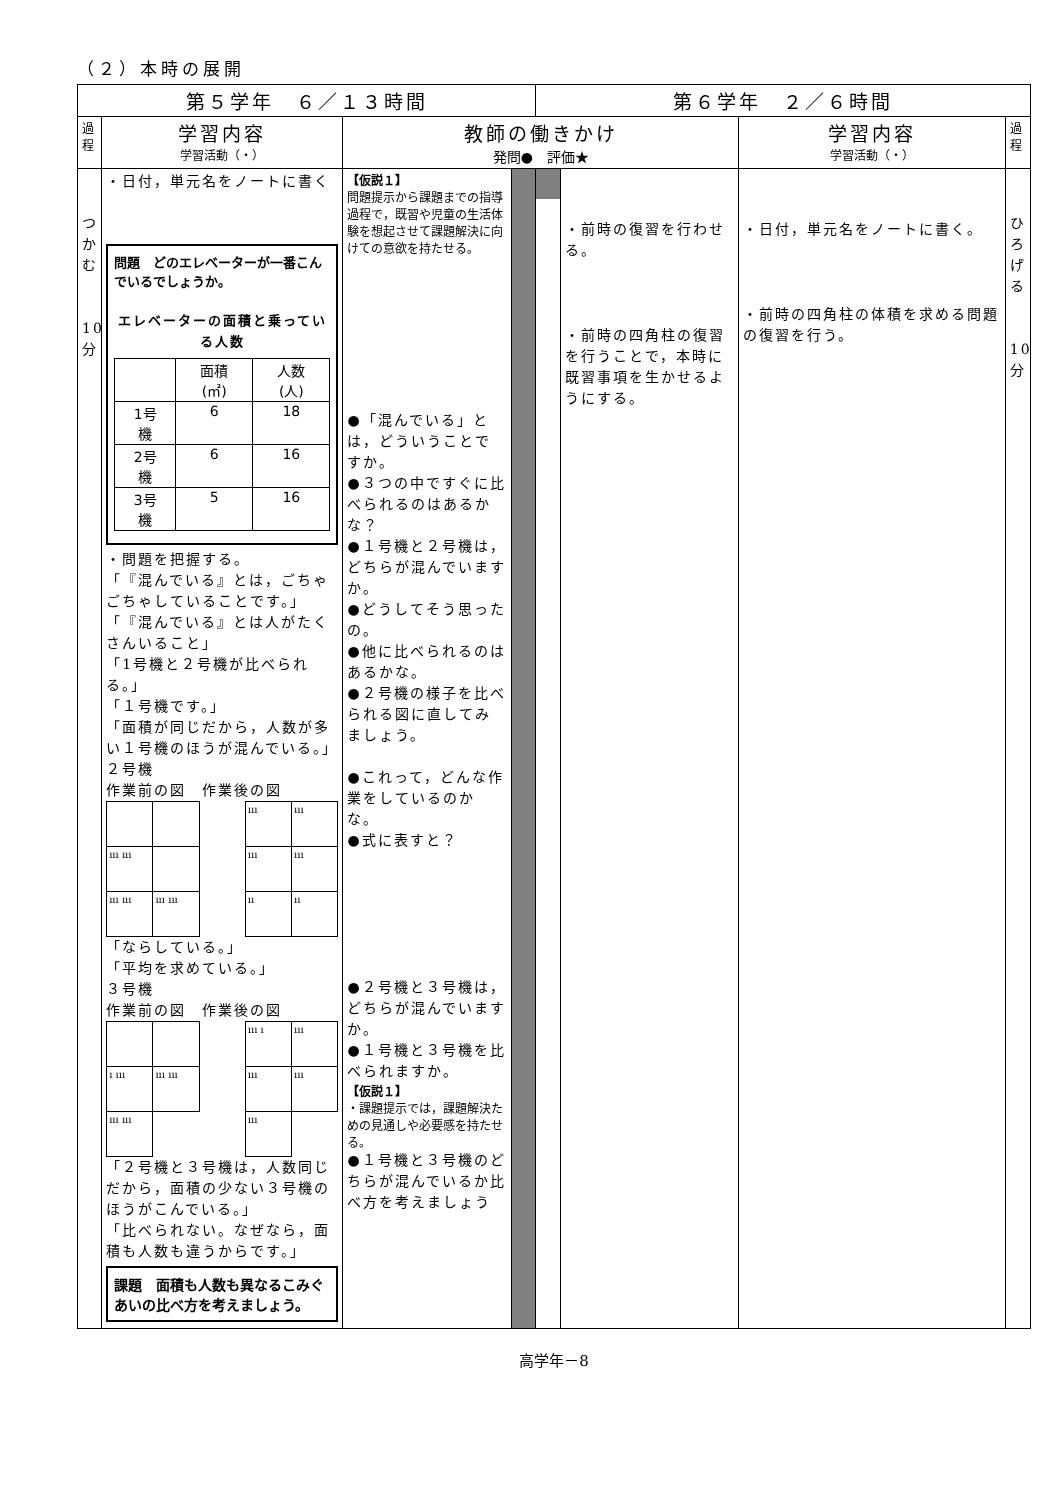（２）本時の展開
| 第５学年 ６／１３時間 | | | | 第６学年 ２／６時間 | | | |
| 過 程 | 学習内容 学習活動（・） | 教師の働きかけ 発問● 評価★ | | | | 学習内容 学習活動（・） | 過 程 |
| つ か む 10 分 | ・日付，単元名をノートに書く 問題 どのエレベーターが一番こんでいるでしょうか。 エレベーターの面積と乗っている人数 / / 面積(㎡) / 人数(人) / / 1号機 / 6 / 18 / / 2号機 / 6 / 16 / / 3号機 / 5 / 16 / ・問題を把握する。 「『混んでいる』とは，ごちゃごちゃしていることです。」 「『混んでいる』とは人がたくさんいること」 「1号機と２号機が比べられる。」 「１号機です。」 「面積が同じだから，人数が多い１号機のほうが混んでいる。」 ２号機 作業前の図 作業後の図 / / / / ııı / ııı / / ııı ııı / / / ııı / ııı / / ııı ııı / ııı ııı / / ıı / ıı / 「ならしている。」 「平均を求めている。」 ３号機 作業前の図 作業後の図 / / / / ııı ı / ııı / / ı ııı / ııı ııı / / ııı / ııı / / ııı ııı / / / ııı / / 「２号機と３号機は，人数同じだから，面積の少ない３号機のほうがこんでいる。」 「比べられない。なぜなら，面積も人数も違うからです。」 課題 面積も人数も異なるこみぐあいの比べ方を考えましょう。 | 【仮説１】 問題提示から課題までの指導過程で，既習や児童の生活体験を想起させて課題解決に向けての意欲を持たせる。 ●「混んでいる」とは，どういうことですか。 ●３つの中ですぐに比べられるのはあるかな？ ●１号機と２号機は，どちらが混んでいますか。 ●どうしてそう思ったの。 ●他に比べられるのはあるかな。 ●２号機の様子を比べられる図に直してみましょう。 ●これって，どんな作業をしているのかな。 ●式に表すと？ ●２号機と３号機は，どちらが混んでいますか。 ●１号機と３号機を比べられますか。 【仮説１】 ・課題提示では，課題解決ための見通しや必要感を持たせる。 ●１号機と３号機のどちらが混んでいるか比べ方を考えましょう | | | ・前時の復習を行わせる。 ・前時の四角柱の復習を行うことで，本時に既習事項を生かせるようにする。 | ・日付，単元名をノートに書く。 ・前時の四角柱の体積を求める問題の復習を行う。 | ひ ろ げ る 10 分 |
高学年－8